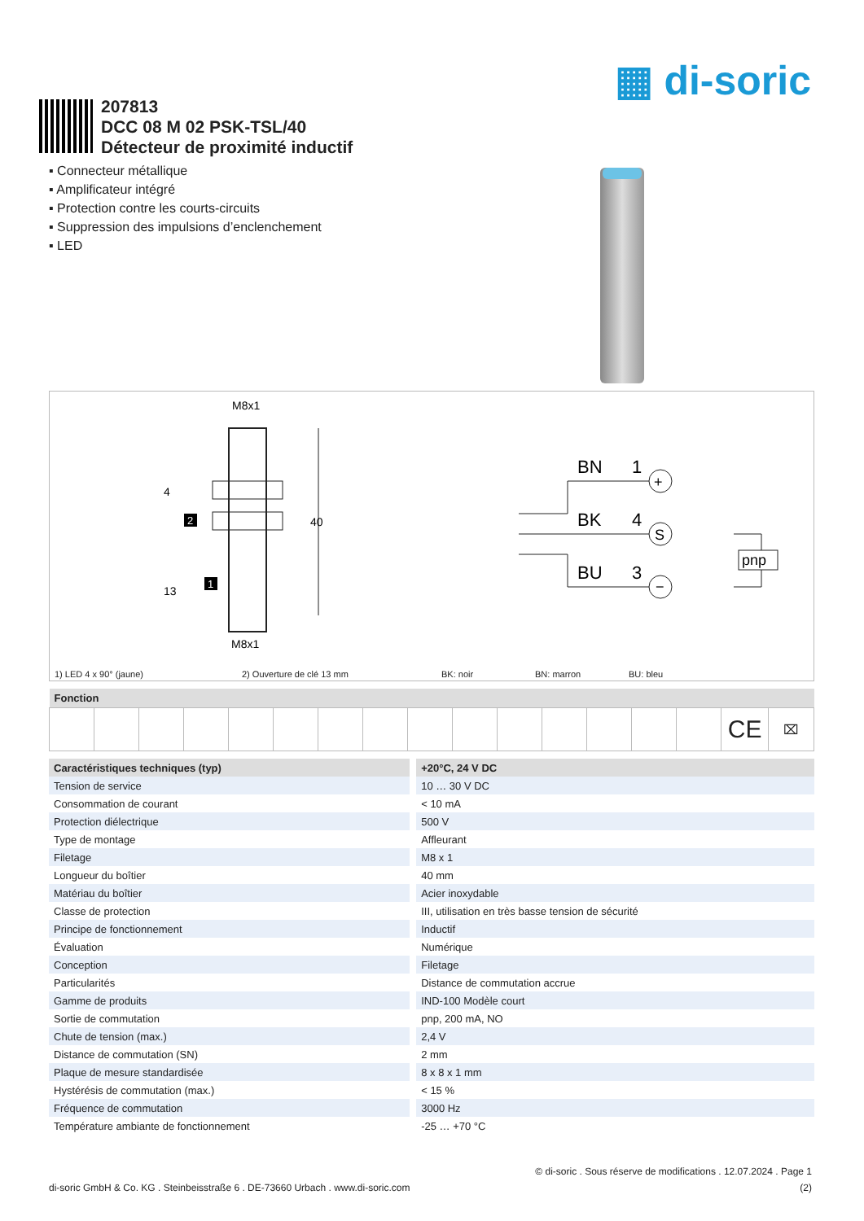▦ di-soric
207813
DCC 08 M 02 PSK-TSL/40
Détecteur de proximité inductif
▪ Connecteur métallique
▪ Amplificateur intégré
▪ Protection contre les courts-circuits
▪ Suppression des impulsions d’enclenchement
▪ LED
M8x1
M8x1
40
4
13
2
1
BN
1
BK
4
BU
3
+
S
−
pnp
1) LED 4 x 90° (jaune) 2) Ouverture de clé 13 mm BK: noir BN: marron BU: bleu
| Fonction | | | | | | | | | | | | | | | | |
| --- | --- | --- | --- | --- | --- | --- | --- | --- | --- | --- | --- | --- | --- | --- | --- | --- |
| | | | | | | | | | | | | | | | CE | ⌧ |
| Caractéristiques techniques (typ) | | +20°C, 24 V DC |
| --- | --- | --- |
| Tension de service | | 10 … 30 V DC |
| Consommation de courant | | < 10 mA |
| Protection diélectrique | | 500 V |
| Type de montage | | Affleurant |
| Filetage | | M8 x 1 |
| Longueur du boîtier | | 40 mm |
| Matériau du boîtier | | Acier inoxydable |
| Classe de protection | | III, utilisation en très basse tension de sécurité |
| Principe de fonctionnement | | Inductif |
| Évaluation | | Numérique |
| Conception | | Filetage |
| Particularités | | Distance de commutation accrue |
| Gamme de produits | | IND-100 Modèle court |
| Sortie de commutation | | pnp, 200 mA, NO |
| Chute de tension (max.) | | 2,4 V |
| Distance de commutation (SN) | | 2 mm |
| Plaque de mesure standardisée | | 8 x 8 x 1 mm |
| Hystérésis de commutation (max.) | | < 15 % |
| Fréquence de commutation | | 3000 Hz |
| Température ambiante de fonctionnement | | -25 … +70 °C |
© di-soric . Sous réserve de modifications . 12.07.2024 . Page 1
di-soric GmbH & Co. KG . Steinbeisstraße 6 . DE-73660 Urbach . www.di-soric.com (2)